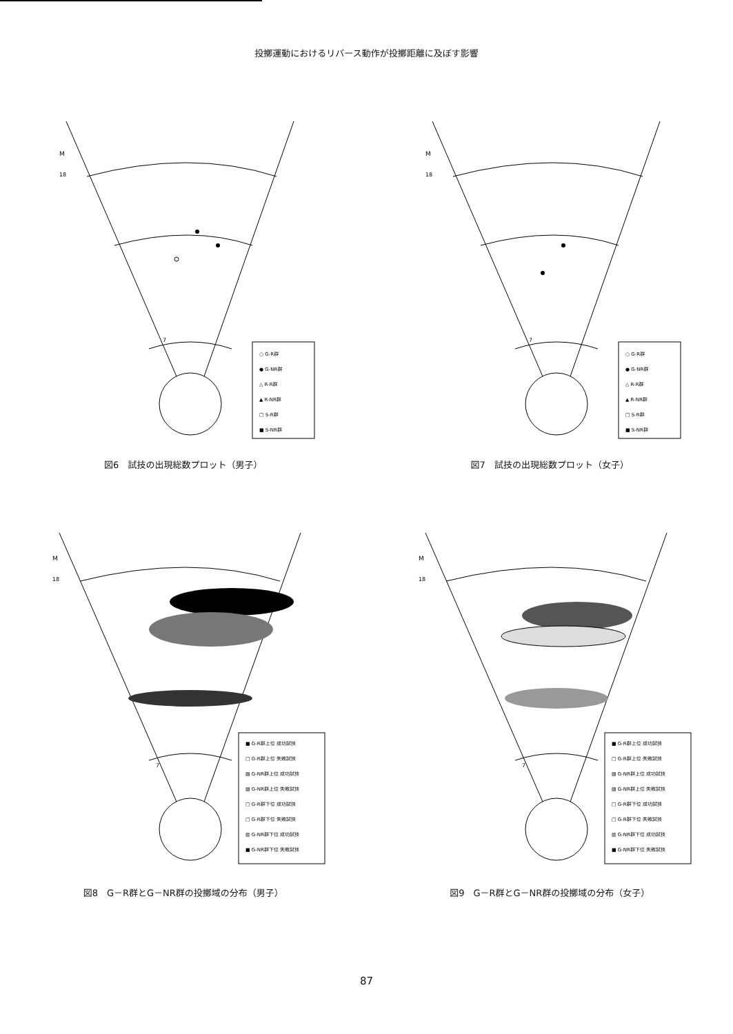投擲運動におけるリバース動作が投擲距離に及ぼす影響
M
18
7
○ G-R群
● G-NR群
△ R-R群
▲ R-NR群
□ S-R群
■ S-NR群
図6　試技の出現総数プロット（男子）
M
18
7
○ G-R群
● G-NR群
△ R-R群
▲ R-NR群
□ S-R群
■ S-NR群
図7　試技の出現総数プロット（女子）
M
18
7
■ G-R群上位 成功試技
□ G-R群上位 失敗試技
▧ G-NR群上位 成功試技
▨ G-NR群上位 失敗試技
□ G-R群下位 成功試技
□ G-R群下位 失敗試技
▥ G-NR群下位 成功試技
■ G-NR群下位 失敗試技
図8　G－R群とG－NR群の投擲域の分布（男子）
M
18
7
■ G-R群上位 成功試技
□ G-R群上位 失敗試技
▧ G-NR群上位 成功試技
▨ G-NR群上位 失敗試技
□ G-R群下位 成功試技
□ G-R群下位 失敗試技
▥ G-NR群下位 成功試技
■ G-NR群下位 失敗試技
図9　G－R群とG－NR群の投擲域の分布（女子）
87